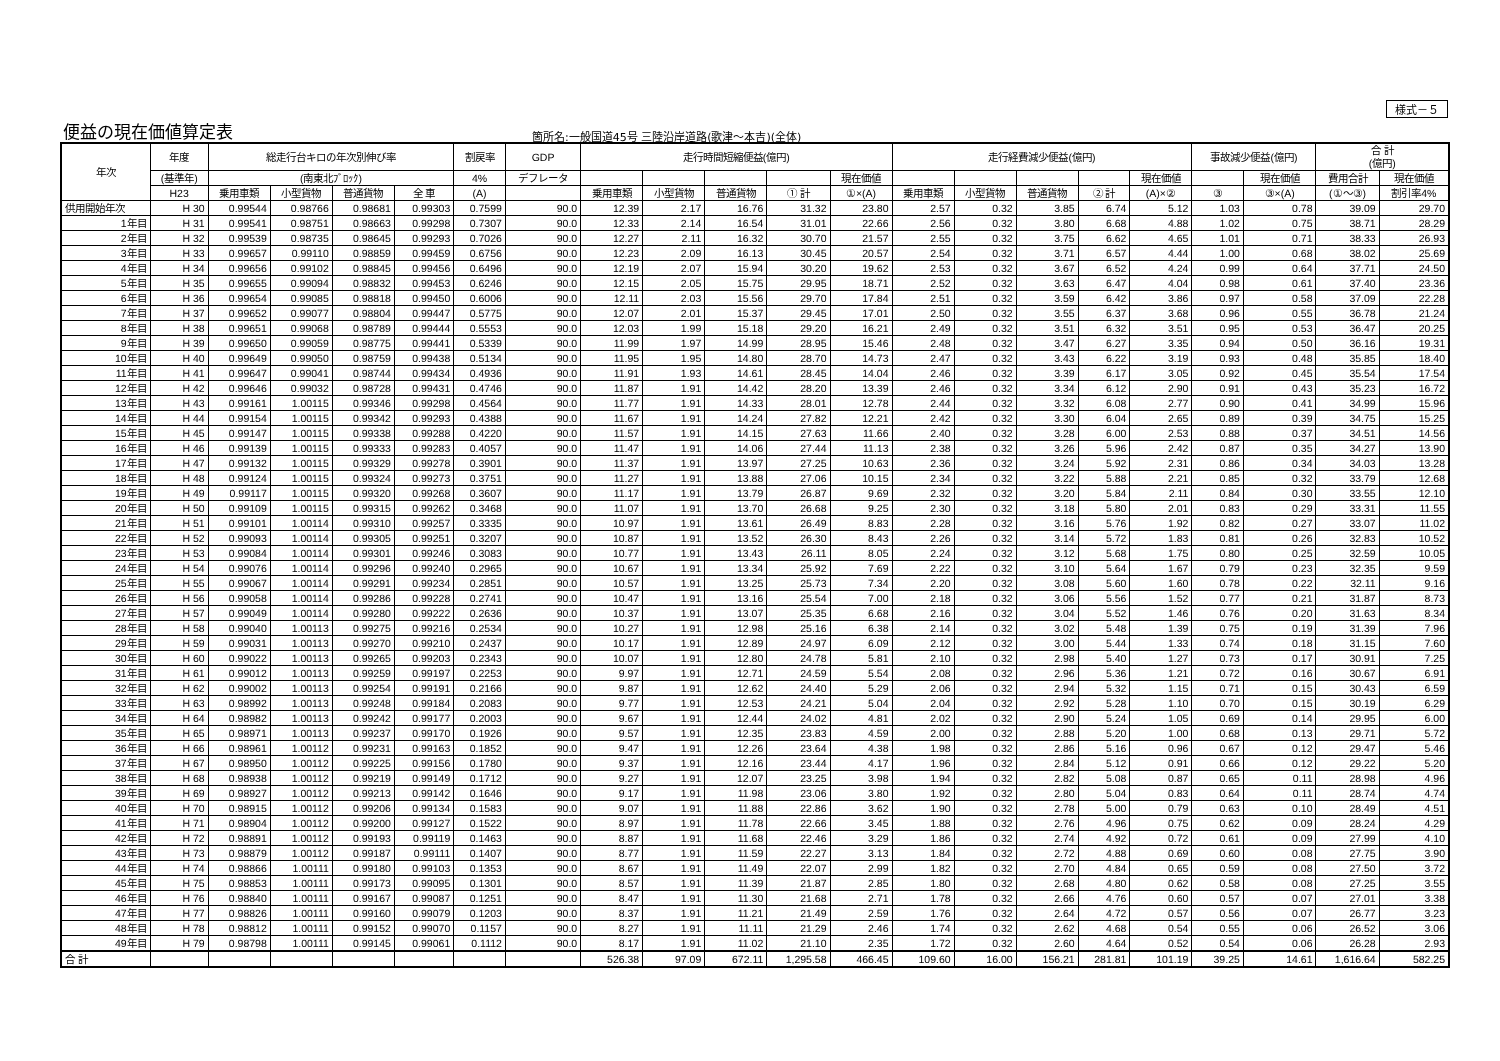様式－５
便益の現在価値算定表
箇所名:一般国道45号 三陸沿岸道路(歌津～本吉)(全体)
| 年次 | 年度 | 総走行台キロの年次別伸び率 | | | | 割戻率 | GDP | 走行時間短縮便益(億円) | | | | | 走行経費減少便益(億円) | | | | | 事故減少便益(億円) | | 合 計 (億円) | |
| --- | --- | --- | --- | --- | --- | --- | --- | --- | --- | --- | --- | --- | --- | --- | --- | --- | --- | --- | --- | --- | --- |
| | (基準年) | (南東北ﾌﾞﾛｯｸ) | | | | 4% | デフレータ | | | | | 現在価値 | | | | | 現在価値 | | 現在価値 | 費用合計 | 現在価値 |
| | H23 | 乗用車類 | 小型貨物 | 普通貨物 | 全 車 | (A) | | 乗用車類 | 小型貨物 | 普通貨物 | ① 計 | ①×(A) | 乗用車類 | 小型貨物 | 普通貨物 | ② 計 | (A)×② | ③ | ③×(A) | (①～③) | 割引率4% |
| 供用開始年次 | H 30 | 0.99544 | 0.98766 | 0.98681 | 0.99303 | 0.7599 | 90.0 | 12.39 | 2.17 | 16.76 | 31.32 | 23.80 | 2.57 | 0.32 | 3.85 | 6.74 | 5.12 | 1.03 | 0.78 | 39.09 | 29.70 |
| 1年目 | H 31 | 0.99541 | 0.98751 | 0.98663 | 0.99298 | 0.7307 | 90.0 | 12.33 | 2.14 | 16.54 | 31.01 | 22.66 | 2.56 | 0.32 | 3.80 | 6.68 | 4.88 | 1.02 | 0.75 | 38.71 | 28.29 |
| 2年目 | H 32 | 0.99539 | 0.98735 | 0.98645 | 0.99293 | 0.7026 | 90.0 | 12.27 | 2.11 | 16.32 | 30.70 | 21.57 | 2.55 | 0.32 | 3.75 | 6.62 | 4.65 | 1.01 | 0.71 | 38.33 | 26.93 |
| 3年目 | H 33 | 0.99657 | 0.99110 | 0.98859 | 0.99459 | 0.6756 | 90.0 | 12.23 | 2.09 | 16.13 | 30.45 | 20.57 | 2.54 | 0.32 | 3.71 | 6.57 | 4.44 | 1.00 | 0.68 | 38.02 | 25.69 |
| 4年目 | H 34 | 0.99656 | 0.99102 | 0.98845 | 0.99456 | 0.6496 | 90.0 | 12.19 | 2.07 | 15.94 | 30.20 | 19.62 | 2.53 | 0.32 | 3.67 | 6.52 | 4.24 | 0.99 | 0.64 | 37.71 | 24.50 |
| 5年目 | H 35 | 0.99655 | 0.99094 | 0.98832 | 0.99453 | 0.6246 | 90.0 | 12.15 | 2.05 | 15.75 | 29.95 | 18.71 | 2.52 | 0.32 | 3.63 | 6.47 | 4.04 | 0.98 | 0.61 | 37.40 | 23.36 |
| 6年目 | H 36 | 0.99654 | 0.99085 | 0.98818 | 0.99450 | 0.6006 | 90.0 | 12.11 | 2.03 | 15.56 | 29.70 | 17.84 | 2.51 | 0.32 | 3.59 | 6.42 | 3.86 | 0.97 | 0.58 | 37.09 | 22.28 |
| 7年目 | H 37 | 0.99652 | 0.99077 | 0.98804 | 0.99447 | 0.5775 | 90.0 | 12.07 | 2.01 | 15.37 | 29.45 | 17.01 | 2.50 | 0.32 | 3.55 | 6.37 | 3.68 | 0.96 | 0.55 | 36.78 | 21.24 |
| 8年目 | H 38 | 0.99651 | 0.99068 | 0.98789 | 0.99444 | 0.5553 | 90.0 | 12.03 | 1.99 | 15.18 | 29.20 | 16.21 | 2.49 | 0.32 | 3.51 | 6.32 | 3.51 | 0.95 | 0.53 | 36.47 | 20.25 |
| 9年目 | H 39 | 0.99650 | 0.99059 | 0.98775 | 0.99441 | 0.5339 | 90.0 | 11.99 | 1.97 | 14.99 | 28.95 | 15.46 | 2.48 | 0.32 | 3.47 | 6.27 | 3.35 | 0.94 | 0.50 | 36.16 | 19.31 |
| 10年目 | H 40 | 0.99649 | 0.99050 | 0.98759 | 0.99438 | 0.5134 | 90.0 | 11.95 | 1.95 | 14.80 | 28.70 | 14.73 | 2.47 | 0.32 | 3.43 | 6.22 | 3.19 | 0.93 | 0.48 | 35.85 | 18.40 |
| 11年目 | H 41 | 0.99647 | 0.99041 | 0.98744 | 0.99434 | 0.4936 | 90.0 | 11.91 | 1.93 | 14.61 | 28.45 | 14.04 | 2.46 | 0.32 | 3.39 | 6.17 | 3.05 | 0.92 | 0.45 | 35.54 | 17.54 |
| 12年目 | H 42 | 0.99646 | 0.99032 | 0.98728 | 0.99431 | 0.4746 | 90.0 | 11.87 | 1.91 | 14.42 | 28.20 | 13.39 | 2.46 | 0.32 | 3.34 | 6.12 | 2.90 | 0.91 | 0.43 | 35.23 | 16.72 |
| 13年目 | H 43 | 0.99161 | 1.00115 | 0.99346 | 0.99298 | 0.4564 | 90.0 | 11.77 | 1.91 | 14.33 | 28.01 | 12.78 | 2.44 | 0.32 | 3.32 | 6.08 | 2.77 | 0.90 | 0.41 | 34.99 | 15.96 |
| 14年目 | H 44 | 0.99154 | 1.00115 | 0.99342 | 0.99293 | 0.4388 | 90.0 | 11.67 | 1.91 | 14.24 | 27.82 | 12.21 | 2.42 | 0.32 | 3.30 | 6.04 | 2.65 | 0.89 | 0.39 | 34.75 | 15.25 |
| 15年目 | H 45 | 0.99147 | 1.00115 | 0.99338 | 0.99288 | 0.4220 | 90.0 | 11.57 | 1.91 | 14.15 | 27.63 | 11.66 | 2.40 | 0.32 | 3.28 | 6.00 | 2.53 | 0.88 | 0.37 | 34.51 | 14.56 |
| 16年目 | H 46 | 0.99139 | 1.00115 | 0.99333 | 0.99283 | 0.4057 | 90.0 | 11.47 | 1.91 | 14.06 | 27.44 | 11.13 | 2.38 | 0.32 | 3.26 | 5.96 | 2.42 | 0.87 | 0.35 | 34.27 | 13.90 |
| 17年目 | H 47 | 0.99132 | 1.00115 | 0.99329 | 0.99278 | 0.3901 | 90.0 | 11.37 | 1.91 | 13.97 | 27.25 | 10.63 | 2.36 | 0.32 | 3.24 | 5.92 | 2.31 | 0.86 | 0.34 | 34.03 | 13.28 |
| 18年目 | H 48 | 0.99124 | 1.00115 | 0.99324 | 0.99273 | 0.3751 | 90.0 | 11.27 | 1.91 | 13.88 | 27.06 | 10.15 | 2.34 | 0.32 | 3.22 | 5.88 | 2.21 | 0.85 | 0.32 | 33.79 | 12.68 |
| 19年目 | H 49 | 0.99117 | 1.00115 | 0.99320 | 0.99268 | 0.3607 | 90.0 | 11.17 | 1.91 | 13.79 | 26.87 | 9.69 | 2.32 | 0.32 | 3.20 | 5.84 | 2.11 | 0.84 | 0.30 | 33.55 | 12.10 |
| 20年目 | H 50 | 0.99109 | 1.00115 | 0.99315 | 0.99262 | 0.3468 | 90.0 | 11.07 | 1.91 | 13.70 | 26.68 | 9.25 | 2.30 | 0.32 | 3.18 | 5.80 | 2.01 | 0.83 | 0.29 | 33.31 | 11.55 |
| 21年目 | H 51 | 0.99101 | 1.00114 | 0.99310 | 0.99257 | 0.3335 | 90.0 | 10.97 | 1.91 | 13.61 | 26.49 | 8.83 | 2.28 | 0.32 | 3.16 | 5.76 | 1.92 | 0.82 | 0.27 | 33.07 | 11.02 |
| 22年目 | H 52 | 0.99093 | 1.00114 | 0.99305 | 0.99251 | 0.3207 | 90.0 | 10.87 | 1.91 | 13.52 | 26.30 | 8.43 | 2.26 | 0.32 | 3.14 | 5.72 | 1.83 | 0.81 | 0.26 | 32.83 | 10.52 |
| 23年目 | H 53 | 0.99084 | 1.00114 | 0.99301 | 0.99246 | 0.3083 | 90.0 | 10.77 | 1.91 | 13.43 | 26.11 | 8.05 | 2.24 | 0.32 | 3.12 | 5.68 | 1.75 | 0.80 | 0.25 | 32.59 | 10.05 |
| 24年目 | H 54 | 0.99076 | 1.00114 | 0.99296 | 0.99240 | 0.2965 | 90.0 | 10.67 | 1.91 | 13.34 | 25.92 | 7.69 | 2.22 | 0.32 | 3.10 | 5.64 | 1.67 | 0.79 | 0.23 | 32.35 | 9.59 |
| 25年目 | H 55 | 0.99067 | 1.00114 | 0.99291 | 0.99234 | 0.2851 | 90.0 | 10.57 | 1.91 | 13.25 | 25.73 | 7.34 | 2.20 | 0.32 | 3.08 | 5.60 | 1.60 | 0.78 | 0.22 | 32.11 | 9.16 |
| 26年目 | H 56 | 0.99058 | 1.00114 | 0.99286 | 0.99228 | 0.2741 | 90.0 | 10.47 | 1.91 | 13.16 | 25.54 | 7.00 | 2.18 | 0.32 | 3.06 | 5.56 | 1.52 | 0.77 | 0.21 | 31.87 | 8.73 |
| 27年目 | H 57 | 0.99049 | 1.00114 | 0.99280 | 0.99222 | 0.2636 | 90.0 | 10.37 | 1.91 | 13.07 | 25.35 | 6.68 | 2.16 | 0.32 | 3.04 | 5.52 | 1.46 | 0.76 | 0.20 | 31.63 | 8.34 |
| 28年目 | H 58 | 0.99040 | 1.00113 | 0.99275 | 0.99216 | 0.2534 | 90.0 | 10.27 | 1.91 | 12.98 | 25.16 | 6.38 | 2.14 | 0.32 | 3.02 | 5.48 | 1.39 | 0.75 | 0.19 | 31.39 | 7.96 |
| 29年目 | H 59 | 0.99031 | 1.00113 | 0.99270 | 0.99210 | 0.2437 | 90.0 | 10.17 | 1.91 | 12.89 | 24.97 | 6.09 | 2.12 | 0.32 | 3.00 | 5.44 | 1.33 | 0.74 | 0.18 | 31.15 | 7.60 |
| 30年目 | H 60 | 0.99022 | 1.00113 | 0.99265 | 0.99203 | 0.2343 | 90.0 | 10.07 | 1.91 | 12.80 | 24.78 | 5.81 | 2.10 | 0.32 | 2.98 | 5.40 | 1.27 | 0.73 | 0.17 | 30.91 | 7.25 |
| 31年目 | H 61 | 0.99012 | 1.00113 | 0.99259 | 0.99197 | 0.2253 | 90.0 | 9.97 | 1.91 | 12.71 | 24.59 | 5.54 | 2.08 | 0.32 | 2.96 | 5.36 | 1.21 | 0.72 | 0.16 | 30.67 | 6.91 |
| 32年目 | H 62 | 0.99002 | 1.00113 | 0.99254 | 0.99191 | 0.2166 | 90.0 | 9.87 | 1.91 | 12.62 | 24.40 | 5.29 | 2.06 | 0.32 | 2.94 | 5.32 | 1.15 | 0.71 | 0.15 | 30.43 | 6.59 |
| 33年目 | H 63 | 0.98992 | 1.00113 | 0.99248 | 0.99184 | 0.2083 | 90.0 | 9.77 | 1.91 | 12.53 | 24.21 | 5.04 | 2.04 | 0.32 | 2.92 | 5.28 | 1.10 | 0.70 | 0.15 | 30.19 | 6.29 |
| 34年目 | H 64 | 0.98982 | 1.00113 | 0.99242 | 0.99177 | 0.2003 | 90.0 | 9.67 | 1.91 | 12.44 | 24.02 | 4.81 | 2.02 | 0.32 | 2.90 | 5.24 | 1.05 | 0.69 | 0.14 | 29.95 | 6.00 |
| 35年目 | H 65 | 0.98971 | 1.00113 | 0.99237 | 0.99170 | 0.1926 | 90.0 | 9.57 | 1.91 | 12.35 | 23.83 | 4.59 | 2.00 | 0.32 | 2.88 | 5.20 | 1.00 | 0.68 | 0.13 | 29.71 | 5.72 |
| 36年目 | H 66 | 0.98961 | 1.00112 | 0.99231 | 0.99163 | 0.1852 | 90.0 | 9.47 | 1.91 | 12.26 | 23.64 | 4.38 | 1.98 | 0.32 | 2.86 | 5.16 | 0.96 | 0.67 | 0.12 | 29.47 | 5.46 |
| 37年目 | H 67 | 0.98950 | 1.00112 | 0.99225 | 0.99156 | 0.1780 | 90.0 | 9.37 | 1.91 | 12.16 | 23.44 | 4.17 | 1.96 | 0.32 | 2.84 | 5.12 | 0.91 | 0.66 | 0.12 | 29.22 | 5.20 |
| 38年目 | H 68 | 0.98938 | 1.00112 | 0.99219 | 0.99149 | 0.1712 | 90.0 | 9.27 | 1.91 | 12.07 | 23.25 | 3.98 | 1.94 | 0.32 | 2.82 | 5.08 | 0.87 | 0.65 | 0.11 | 28.98 | 4.96 |
| 39年目 | H 69 | 0.98927 | 1.00112 | 0.99213 | 0.99142 | 0.1646 | 90.0 | 9.17 | 1.91 | 11.98 | 23.06 | 3.80 | 1.92 | 0.32 | 2.80 | 5.04 | 0.83 | 0.64 | 0.11 | 28.74 | 4.74 |
| 40年目 | H 70 | 0.98915 | 1.00112 | 0.99206 | 0.99134 | 0.1583 | 90.0 | 9.07 | 1.91 | 11.88 | 22.86 | 3.62 | 1.90 | 0.32 | 2.78 | 5.00 | 0.79 | 0.63 | 0.10 | 28.49 | 4.51 |
| 41年目 | H 71 | 0.98904 | 1.00112 | 0.99200 | 0.99127 | 0.1522 | 90.0 | 8.97 | 1.91 | 11.78 | 22.66 | 3.45 | 1.88 | 0.32 | 2.76 | 4.96 | 0.75 | 0.62 | 0.09 | 28.24 | 4.29 |
| 42年目 | H 72 | 0.98891 | 1.00112 | 0.99193 | 0.99119 | 0.1463 | 90.0 | 8.87 | 1.91 | 11.68 | 22.46 | 3.29 | 1.86 | 0.32 | 2.74 | 4.92 | 0.72 | 0.61 | 0.09 | 27.99 | 4.10 |
| 43年目 | H 73 | 0.98879 | 1.00112 | 0.99187 | 0.99111 | 0.1407 | 90.0 | 8.77 | 1.91 | 11.59 | 22.27 | 3.13 | 1.84 | 0.32 | 2.72 | 4.88 | 0.69 | 0.60 | 0.08 | 27.75 | 3.90 |
| 44年目 | H 74 | 0.98866 | 1.00111 | 0.99180 | 0.99103 | 0.1353 | 90.0 | 8.67 | 1.91 | 11.49 | 22.07 | 2.99 | 1.82 | 0.32 | 2.70 | 4.84 | 0.65 | 0.59 | 0.08 | 27.50 | 3.72 |
| 45年目 | H 75 | 0.98853 | 1.00111 | 0.99173 | 0.99095 | 0.1301 | 90.0 | 8.57 | 1.91 | 11.39 | 21.87 | 2.85 | 1.80 | 0.32 | 2.68 | 4.80 | 0.62 | 0.58 | 0.08 | 27.25 | 3.55 |
| 46年目 | H 76 | 0.98840 | 1.00111 | 0.99167 | 0.99087 | 0.1251 | 90.0 | 8.47 | 1.91 | 11.30 | 21.68 | 2.71 | 1.78 | 0.32 | 2.66 | 4.76 | 0.60 | 0.57 | 0.07 | 27.01 | 3.38 |
| 47年目 | H 77 | 0.98826 | 1.00111 | 0.99160 | 0.99079 | 0.1203 | 90.0 | 8.37 | 1.91 | 11.21 | 21.49 | 2.59 | 1.76 | 0.32 | 2.64 | 4.72 | 0.57 | 0.56 | 0.07 | 26.77 | 3.23 |
| 48年目 | H 78 | 0.98812 | 1.00111 | 0.99152 | 0.99070 | 0.1157 | 90.0 | 8.27 | 1.91 | 11.11 | 21.29 | 2.46 | 1.74 | 0.32 | 2.62 | 4.68 | 0.54 | 0.55 | 0.06 | 26.52 | 3.06 |
| 49年目 | H 79 | 0.98798 | 1.00111 | 0.99145 | 0.99061 | 0.1112 | 90.0 | 8.17 | 1.91 | 11.02 | 21.10 | 2.35 | 1.72 | 0.32 | 2.60 | 4.64 | 0.52 | 0.54 | 0.06 | 26.28 | 2.93 |
| 合 計 | | | | | | | | 526.38 | 97.09 | 672.11 | 1,295.58 | 466.45 | 109.60 | 16.00 | 156.21 | 281.81 | 101.19 | 39.25 | 14.61 | 1,616.64 | 582.25 |